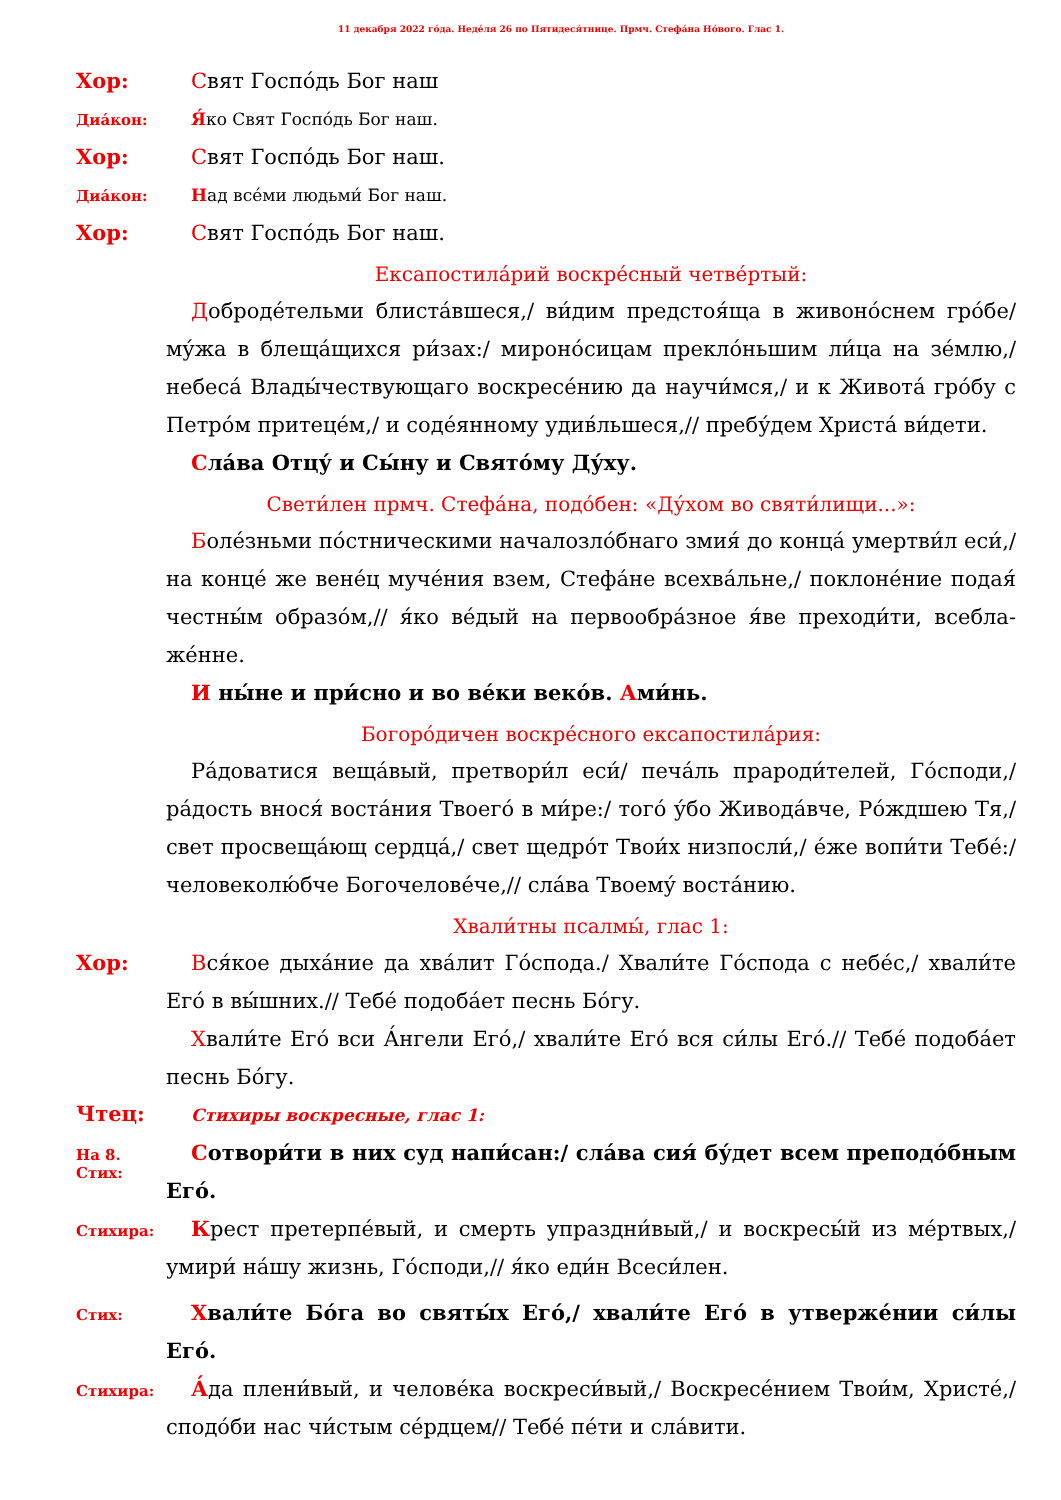11 декабря 2022 го́да. Неде́ля 26 по Пятидеся́тнице. Прмч. Стефа́на Но́вого. Глас 1.
Хор:
Свят Госпо́дь Бог наш
Диа́кон:
Я́ко Свят Госпо́дь Бог наш.
Хор:
Свят Госпо́дь Бог наш.
Диа́кон:
Над все́ми людьми́ Бог наш.
Хор:
Свят Госпо́дь Бог наш.
Ексапостила́рий воскре́сный четве́ртый:
Доброде́тельми блиста́вшеся,/ ви́дим предстоя́ща в живоно́снем гро́бе/ му́жа в блеща́щихся ри́зах:/ мироно́сицам прекло́ньшим ли́ца на зе́млю,/ небеса́ Влады́чествующаго воскресе́нию да научи́мся,/ и к Живота́ гро́бу с Петро́м притеце́м,/ и соде́янному удив́льшеся,// пребу́дем Христа́ ви́дети.
Сла́ва Отцу́ и Сы́ну и Свято́му Ду́ху.
Свети́лен прмч. Стефа́на, подо́бен: «Ду́хом во святи́лищи...»:
Боле́зньми по́стническими начaлозло́бнаго змия́ до конца́ умертви́л еси́,/ на конце́ же вене́ц муче́ния взем, Стефа́не всехва́льне,/ поклоне́ние подая́ честны́м образо́м,// я́ко ве́дый на первообра́зное я́ве преходи́ти, всебла­же́нне.
И ны́не и при́сно и во ве́ки веко́в. Ами́нь.
Богоро́дичен воскре́сного ексапостила́рия:
Ра́доватися веща́вый, претвори́л еси́/ печа́ль прароди́телей, Го́споди,/ ра́дость внося́ воста́ния Твоего́ в ми́ре:/ того́ у́бо Живода́вче, Ро́ждшею Тя,/ свет просвеща́ющ сердца́,/ свет щедро́т Твои́х низпосли́,/ е́же вопи́ти Тебе́:/ человеколю́бче Богочелове́че,// сла́ва Твоему́ воста́нию.
Хвали́тны псалмы́, глас 1:
Хор:
Вся́кое дыха́ние да хва́лит Го́спода./ Хвали́те Го́спода с небе́с,/ хвали́те Его́ в вы́шних.// Тебе́ подоба́ет песнь Бо́гу.
Хвали́те Его́ вси А́нгели Его́,/ хвали́те Его́ вся си́лы Его́.// Тебе́ подоба́ет песнь Бо́гу.
Чтец:
Стихиры воскресные, глас 1:
На 8. Стих:
Сотвори́ти в них суд напи́сан:/ сла́ва сия́ бу́дет всем преподо́бным Его́.
Стихира:
Крест претерпе́вый, и смерть упраздни́вый,/ и воскресы́й из ме́ртвых,/ умири́ на́шу жизнь, Го́споди,// я́ко еди́н Всеси́лен.
Стих:
Хвали́те Бо́га во святы́х Его́,/ хвали́те Его́ в утверже́нии си́лы Его́.
Стихира:
А́да плени́вый, и челове́ка воскреси́вый,/ Воскресе́нием Твои́м, Христе́,/ сподо́би нас чи́стым се́рдцем// Тебе́ пе́ти и сла́вити.